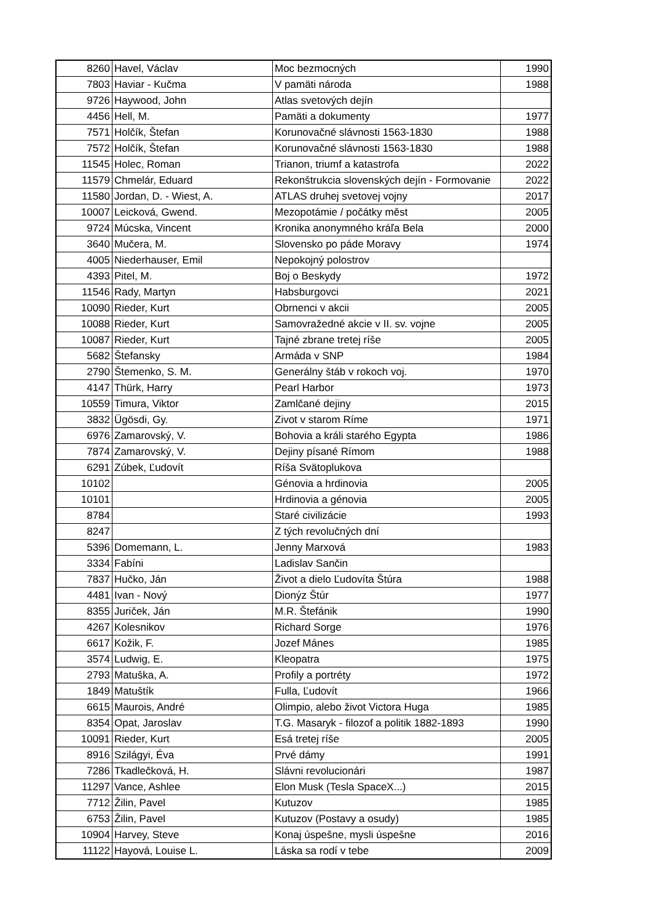| 8260 | Havel, Václav | Moc bezmocných | 1990 |
| 7803 | Haviar - Kučma | V pamäti národa | 1988 |
| 9726 | Haywood, John | Atlas svetových dejín | |
| 4456 | Hell, M. | Pamäti a dokumenty | 1977 |
| 7571 | Holčík, Štefan | Korunovačné slávnosti 1563-1830 | 1988 |
| 7572 | Holčík, Štefan | Korunovačné slávnosti 1563-1830 | 1988 |
| 11545 | Holec, Roman | Trianon, triumf a katastrofa | 2022 |
| 11579 | Chmelár, Eduard | Rekonštrukcia slovenských dejín - Formovanie | 2022 |
| 11580 | Jordan, D. - Wiest, A. | ATLAS druhej svetovej vojny | 2017 |
| 10007 | Leicková, Gwend. | Mezopotámie / počátky měst | 2005 |
| 9724 | Múcska, Vincent | Kronika anonymného kráľa Bela | 2000 |
| 3640 | Mučera, M. | Slovensko po páde Moravy | 1974 |
| 4005 | Niederhauser, Emil | Nepokojný polostrov | |
| 4393 | Pitel, M. | Boj o Beskydy | 1972 |
| 11546 | Rady, Martyn | Habsburgovci | 2021 |
| 10090 | Rieder, Kurt | Obrnenci v akcii | 2005 |
| 10088 | Rieder, Kurt | Samovražedné akcie v II. sv. vojne | 2005 |
| 10087 | Rieder, Kurt | Tajné zbrane tretej ríše | 2005 |
| 5682 | Štefansky | Armáda v SNP | 1984 |
| 2790 | Štemenko, S. M. | Generálny štáb v rokoch voj. | 1970 |
| 4147 | Thürk, Harry | Pearl Harbor | 1973 |
| 10559 | Timura, Viktor | Zamlčané dejiny | 2015 |
| 3832 | Ügösdi, Gy. | Zivot v starom Ríme | 1971 |
| 6976 | Zamarovský, V. | Bohovia a králi starého Egypta | 1986 |
| 7874 | Zamarovský, V. | Dejiny písané Rímom | 1988 |
| 6291 | Zúbek, Ľudovít | Ríša Svätoplukova | |
| 10102 | | Génovia a hrdinovia | 2005 |
| 10101 | | Hrdinovia a génovia | 2005 |
| 8784 | | Staré civilizácie | 1993 |
| 8247 | | Z tých revolučných dní | |
| 5396 | Domemann, L. | Jenny Marxová | 1983 |
| 3334 | Fabíni | Ladislav Sančin | |
| 7837 | Hučko, Ján | Život a dielo Ľudovíta Štúra | 1988 |
| 4481 | Ivan - Nový | Dionýz Štúr | 1977 |
| 8355 | Juriček, Ján | M.R. Štefánik | 1990 |
| 4267 | Kolesnikov | Richard Sorge | 1976 |
| 6617 | Kožik, F. | Jozef Mánes | 1985 |
| 3574 | Ludwig, E. | Kleopatra | 1975 |
| 2793 | Matuška, A. | Profily a portréty | 1972 |
| 1849 | Matuštík | Fulla, Ľudovít | 1966 |
| 6615 | Maurois, André | Olimpio, alebo život Victora Huga | 1985 |
| 8354 | Opat, Jaroslav | T.G. Masaryk - filozof a politik 1882-1893 | 1990 |
| 10091 | Rieder, Kurt | Esá tretej ríše | 2005 |
| 8916 | Szilágyi, Éva | Prvé dámy | 1991 |
| 7286 | Tkadlečková, H. | Slávni revolucionári | 1987 |
| 11297 | Vance, Ashlee | Elon Musk (Tesla SpaceX...) | 2015 |
| 7712 | Žilin, Pavel | Kutuzov | 1985 |
| 6753 | Žilin, Pavel | Kutuzov (Postavy a osudy) | 1985 |
| 10904 | Harvey, Steve | Konaj úspešne, mysli úspešne | 2016 |
| 11122 | Hayová, Louise L. | Láska sa rodí v tebe | 2009 |